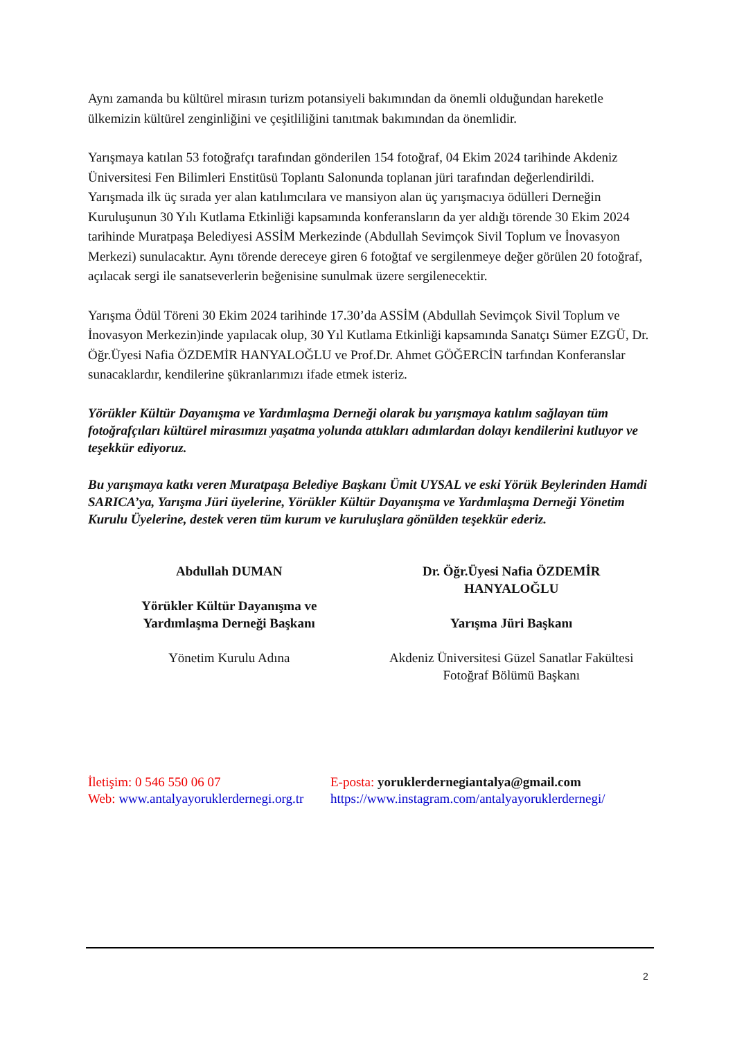Aynı zamanda bu kültürel mirasın turizm potansiyeli bakımından da önemli olduğundan hareketle ülkemizin kültürel zenginliğini ve çeşitliliğini tanıtmak bakımından da önemlidir.
Yarışmaya katılan 53 fotoğrafçı tarafından gönderilen 154 fotoğraf, 04 Ekim 2024 tarihinde Akdeniz Üniversitesi Fen Bilimleri Enstitüsü Toplantı Salonunda toplanan jüri tarafından değerlendirildi. Yarışmada ilk üç sırada yer alan katılımcılara ve mansiyon alan üç yarışmacıya ödülleri Derneğin Kuruluşunun 30 Yılı Kutlama Etkinliği kapsamında konferansların da yer aldığı törende 30 Ekim 2024 tarihinde Muratpaşa Belediyesi ASSİM Merkezinde (Abdullah Sevimçok Sivil Toplum ve İnovasyon Merkezi) sunulacaktır. Aynı törende dereceye giren 6 fotoğtaf ve sergilenmeye değer görülen 20 fotoğraf, açılacak sergi ile sanatseverlerin beğenisine sunulmak üzere sergilenecektir.
Yarışma Ödül Töreni 30 Ekim 2024 tarihinde 17.30’da ASSİM (Abdullah Sevimçok Sivil Toplum ve İnovasyon Merkezin)inde yapılacak olup, 30 Yıl Kutlama Etkinliği kapsamında Sanatçı Sümer EZGÜ, Dr. Öğr.Üyesi Nafia ÖZDEMİR HANYALOĞLU ve Prof.Dr. Ahmet GÖĞERCİN tarfından Konferanslar sunacaklardır, kendilerine şükranlarımızı ifade etmek isteriz.
Yörükler Kültür Dayanışma ve Yardımlaşma Derneği olarak bu yarışmaya katılım sağlayan tüm fotoğrafçıları kültürel mirasımızı yaşatma yolunda attıkları adımlardan dolayı kendilerini kutluyor ve teşekkür ediyoruz.
Bu yarışmaya katkı veren Muratpaşa Belediye Başkanı Ümit UYSAL ve eski Yörük Beylerinden Hamdi SARICA’ya, Yarışma Jüri üyelerine, Yörükler Kültür Dayanışma ve Yardımlaşma Derneği Yönetim Kurulu Üyelerine, destek veren tüm kurum ve kuruluşlara gönülden teşekkür ederiz.
Abdullah DUMAN
Yörükler Kültür Dayanışma ve
Yardımlaşma Derneği Başkanı
Yönetim Kurulu Adına
Dr. Öğr.Üyesi Nafia ÖZDEMİR
HANYALOĞLU
Yarışma Jüri Başkanı
Akdeniz Üniversitesi Güzel Sanatlar Fakültesi
Fotoğraf Bölümü Başkanı
İletişim: 0 546 550 06 07
Web: www.antalyayoruklerdernegi.org.tr
E-posta: yoruklerdernegiantalya@gmail.com
https://www.instagram.com/antalyayoruklerdernegi/
2